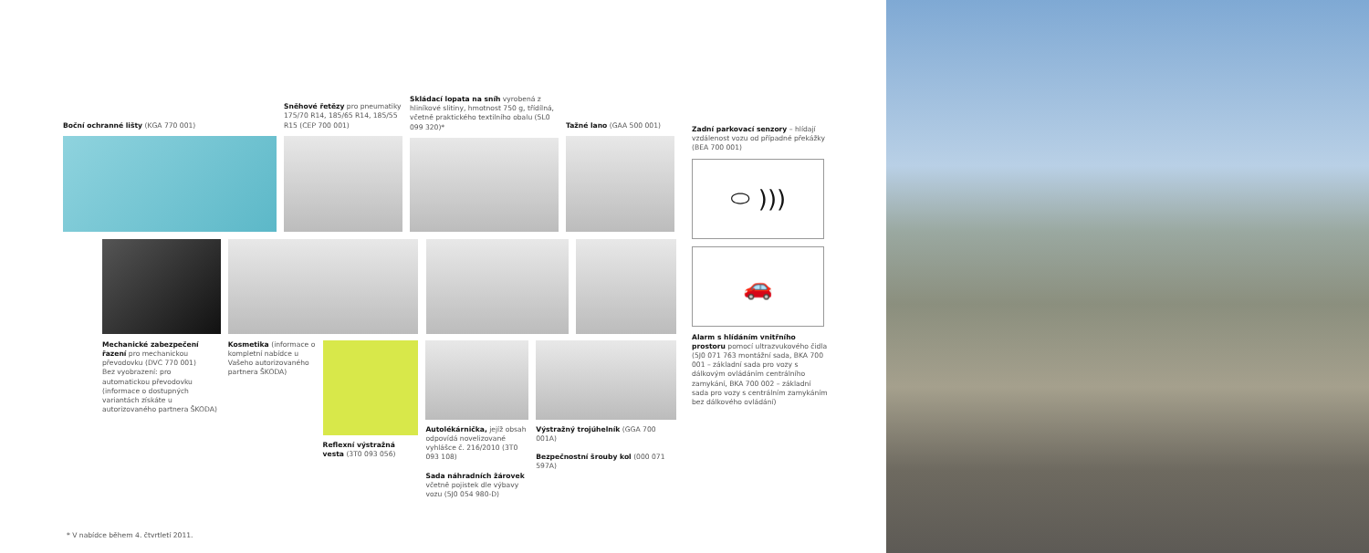Boční ochranné lišty (KGA 770 001)
Sněhové řetězy pro pneumatiky 175/70 R14, 185/65 R14, 185/55 R15 (CEP 700 001)
Skládací lopata na sníh vyrobená z hliníkové slitiny, hmotnost 750 g, třídílná, včetně praktického textilního obalu (5L0 099 320)*
Tažné lano (GAA 500 001)
Mechanické zabezpečení řazení pro mechanickou převodovku (DVC 770 001)
Bez vyobrazení: pro automatickou převodovku (informace o dostupných variantách získáte u autorizovaného partnera ŠKODA)
Kosmetika (informace o kompletní nabídce u Vašeho autorizovaného partnera ŠKODA)
Reflexní výstražná vesta (3T0 093 056)
Autolékárnička, jejíž obsah odpovídá novelizované vyhlášce č. 216/2010 (3T0 093 108)
Sada náhradních žárovek včetně pojistek dle výbavy vozu (5J0 054 980-D)
Výstražný trojúhelník (GGA 700 001A)
Bezpečnostní šrouby kol (000 071 597A)
Zadní parkovací senzory – hlídají vzdálenost vozu od případné překážky (BEA 700 001)
⬭ )))
🚗
Alarm s hlídáním vnitřního prostoru pomocí ultrazvukového čidla (5J0 071 763 montážní sada, BKA 700 001 – základní sada pro vozy s dálkovým ovládáním centrálního zamykání, BKA 700 002 – základní sada pro vozy s centrálním zamykáním bez dálkového ovládání)
* V nabídce během 4. čtvrtletí 2011.